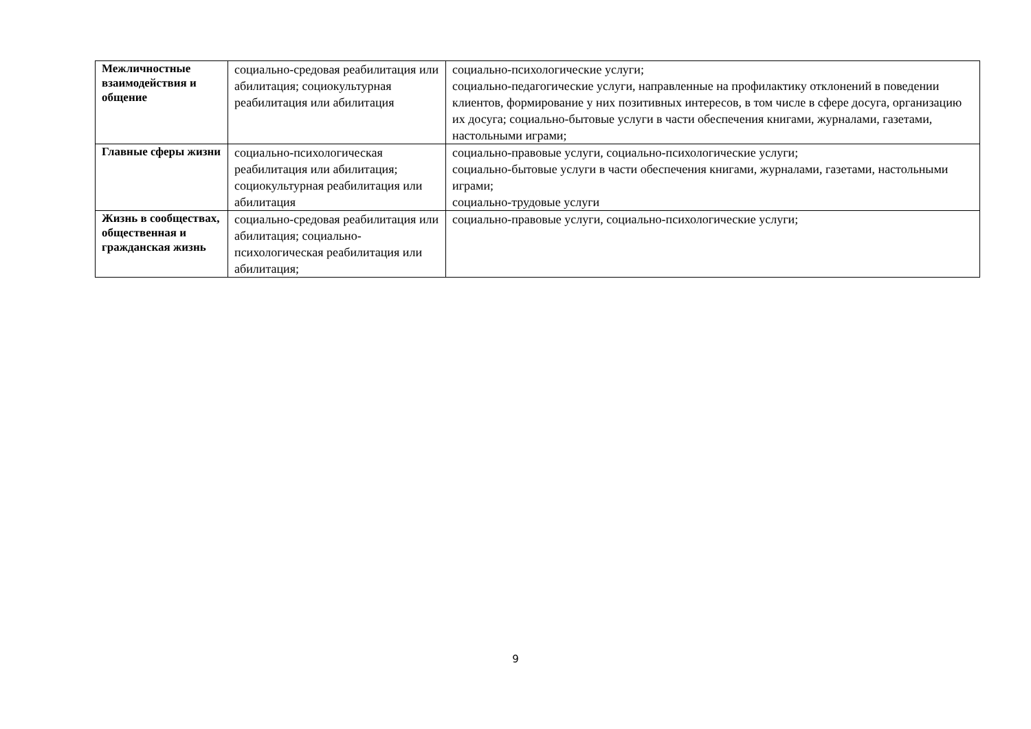| Межличностные взаимодействия и общение | социально-средовая реабилитация или абилитация; социокультурная реабилитация или абилитация | социально-психологические услуги; социально-педагогические услуги, направленные на профилактику отклонений в поведении клиентов, формирование у них позитивных интересов, в том числе в сфере досуга, организацию их досуга; социально-бытовые услуги в части обеспечения книгами, журналами, газетами, настольными играми; |
| Главные сферы жизни | социально-психологическая реабилитация или абилитация; социокультурная реабилитация или абилитация | социально-правовые услуги, социально-психологические услуги; социально-бытовые услуги в части обеспечения книгами, журналами, газетами, настольными играми; социально-трудовые услуги |
| Жизнь в сообществах, общественная и гражданская жизнь | социально-средовая реабилитация или абилитация; социально-психологическая реабилитация или абилитация; | социально-правовые услуги, социально-психологические услуги; |
9